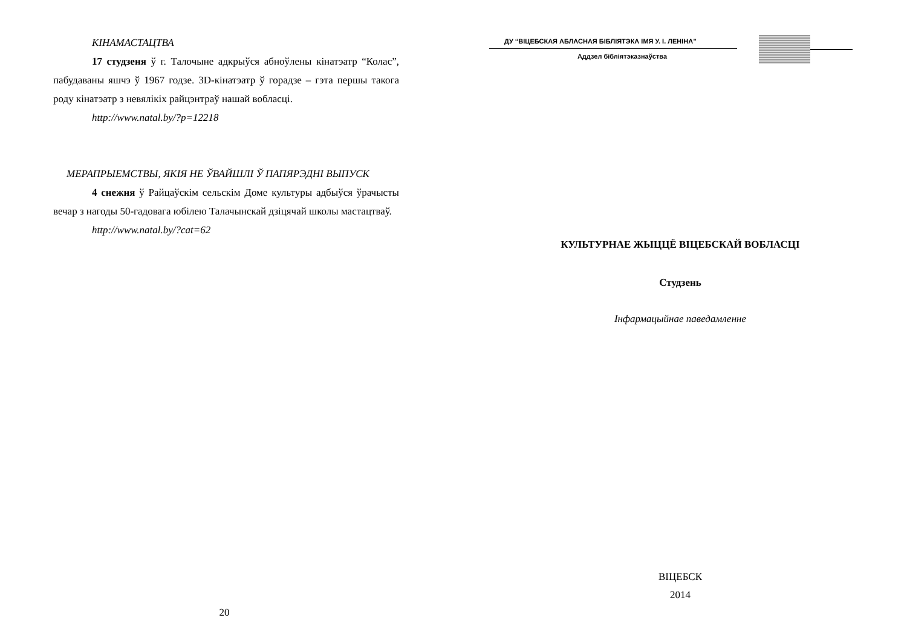КІНАМАСТАЦТВА
17 студзеня ў г. Талочыне адкрыўся абноўлены кінатэатр “Колас”, пабудаваны яшчэ ў 1967 годзе. 3D-кінатэатр ў горадзе – гэта першы такога роду кінатэатр з невялікіх райцэнтраў нашай вобласці.
http://www.natal.by/?p=12218
МЕРАПРЫЕМСТВЫ, ЯКІЯ НЕ ЎВАЙШЛІ Ў ПАПЯРЭДНІ ВЫПУСК
4 снежня ў Райцаўскім сельскім Доме культуры адбыўся ўрачысты вечар з нагоды 50-гадовага юбілею Талачынскай дзіцячай школы мастацтваў.
http://www.natal.by/?cat=62
20
ДУ “ВІЦЕБСКАЯ АБЛАСНАЯ БІБЛІЯТЭКА ІМЯ У. І. ЛЕНІНА”
Аддзел бібліятэказнаўства
КУЛЬТУРНАЕ ЖЫЦЦЁ ВІЦЕБСКАЙ ВОБЛАСЦІ
Студзень
Інфармацыйнае паведамленне
ВІЦЕБСК
2014